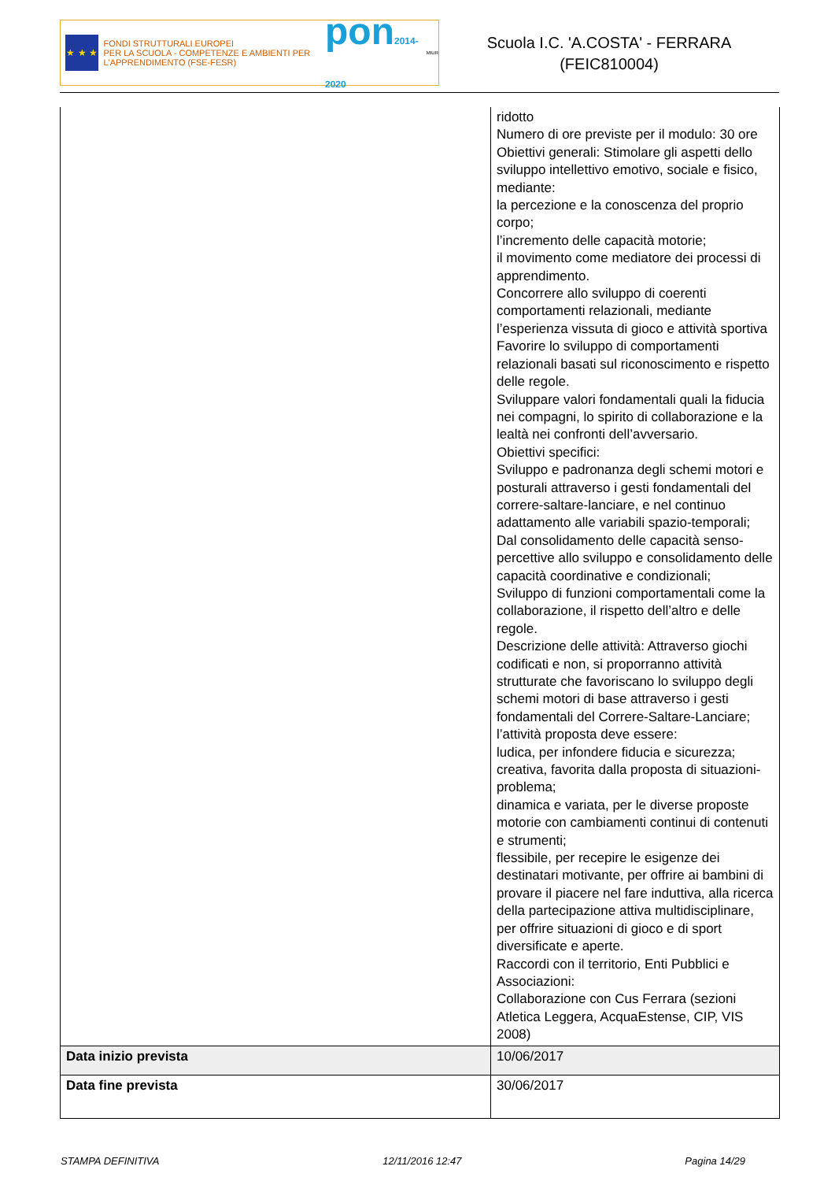★ ★ ★
FONDI STRUTTURALI EUROPEI
PER LA SCUOLA - COMPETENZE E AMBIENTI PER L'APPRENDIMENTO (FSE-FESR)
pon2014-2020
MIUR
Scuola I.C. 'A.COSTA' - FERRARA
(FEIC810004)
| | ridotto Numero di ore previste per il modulo: 30 ore Obiettivi generali: Stimolare gli aspetti dello sviluppo intellettivo emotivo, sociale e fisico, mediante: la percezione e la conoscenza del proprio corpo; l’incremento delle capacità motorie; il movimento come mediatore dei processi di apprendimento. Concorrere allo sviluppo di coerenti comportamenti relazionali, mediante l’esperienza vissuta di gioco e attività sportiva Favorire lo sviluppo di comportamenti relazionali basati sul riconoscimento e rispetto delle regole. Sviluppare valori fondamentali quali la fiducia nei compagni, lo spirito di collaborazione e la lealtà nei confronti dell’avversario. Obiettivi specifici: Sviluppo e padronanza degli schemi motori e posturali attraverso i gesti fondamentali del correre-saltare-lanciare, e nel continuo adattamento alle variabili spazio-temporali; Dal consolidamento delle capacità senso-percettive allo sviluppo e consolidamento delle capacità coordinative e condizionali; Sviluppo di funzioni comportamentali come la collaborazione, il rispetto dell’altro e delle regole. Descrizione delle attività: Attraverso giochi codificati e non, si proporranno attività strutturate che favoriscano lo sviluppo degli schemi motori di base attraverso i gesti fondamentali del Correre-Saltare-Lanciare; l’attività proposta deve essere: ludica, per infondere fiducia e sicurezza; creativa, favorita dalla proposta di situazioni-problema; dinamica e variata, per le diverse proposte motorie con cambiamenti continui di contenuti e strumenti; flessibile, per recepire le esigenze dei destinatari motivante, per offrire ai bambini di provare il piacere nel fare induttiva, alla ricerca della partecipazione attiva multidisciplinare, per offrire situazioni di gioco e di sport diversificate e aperte. Raccordi con il territorio, Enti Pubblici e Associazioni: Collaborazione con Cus Ferrara (sezioni Atletica Leggera, AcquaEstense, CIP, VIS 2008) |
| Data inizio prevista | 10/06/2017 |
| Data fine prevista | 30/06/2017 |
STAMPA DEFINITIVA 12/11/2016 12:47 Pagina 14/29